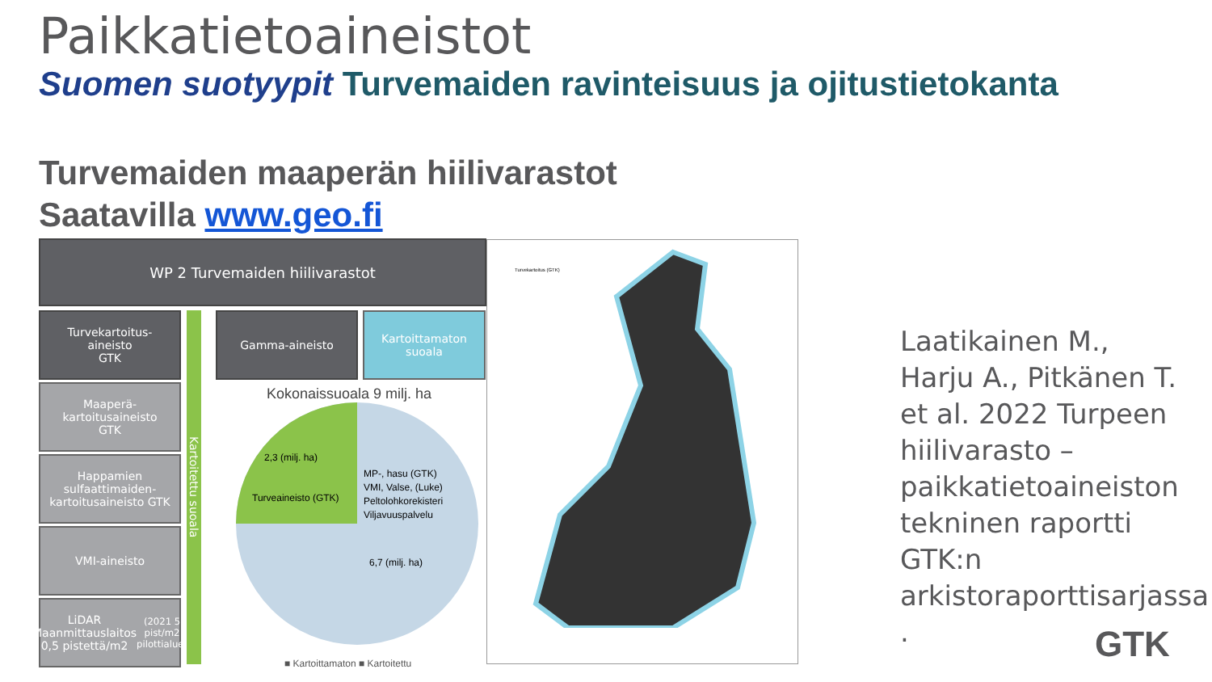Paikkatietoaineistot
Suomen suotyypit Turvemaiden ravinteisuus ja ojitustietokanta
Turvemaiden maaperän hiilivarastot
Saatavilla www.geo.fi
WP 2 Turvemaiden hiilivarastot
Turvekartoitus-
aineisto
GTK
Maaperä-
kartoitusaineisto
GTK
Happamien sulfaattimaiden-kartoitusaineisto GTK
VMI-aineisto
LiDAR Maanmittauslaitos 0,5 pistettä/m2 (2021 5 pist/m2 pilottialue)
Kartoitettu suoala
Gamma-aineisto
Kartoittamaton suoala
Kokonaissuoala 9 milj. ha
2,3 (milj. ha)
Turveaineisto (GTK)
MP-, hasu (GTK)
VMI, Valse, (Luke)
Peltolohkorekisteri
Viljavuuspalvelu
6,7 (milj. ha)
■ Kartoittamaton ■ Kartoitettu
Turvekartoitus (GTK)
Laatikainen M., Harju A., Pitkänen T. et al. 2022 Turpeen hiilivarasto – paikkatietoaineiston tekninen raportti GTK:n arkistoraporttisarjassa .
GTK